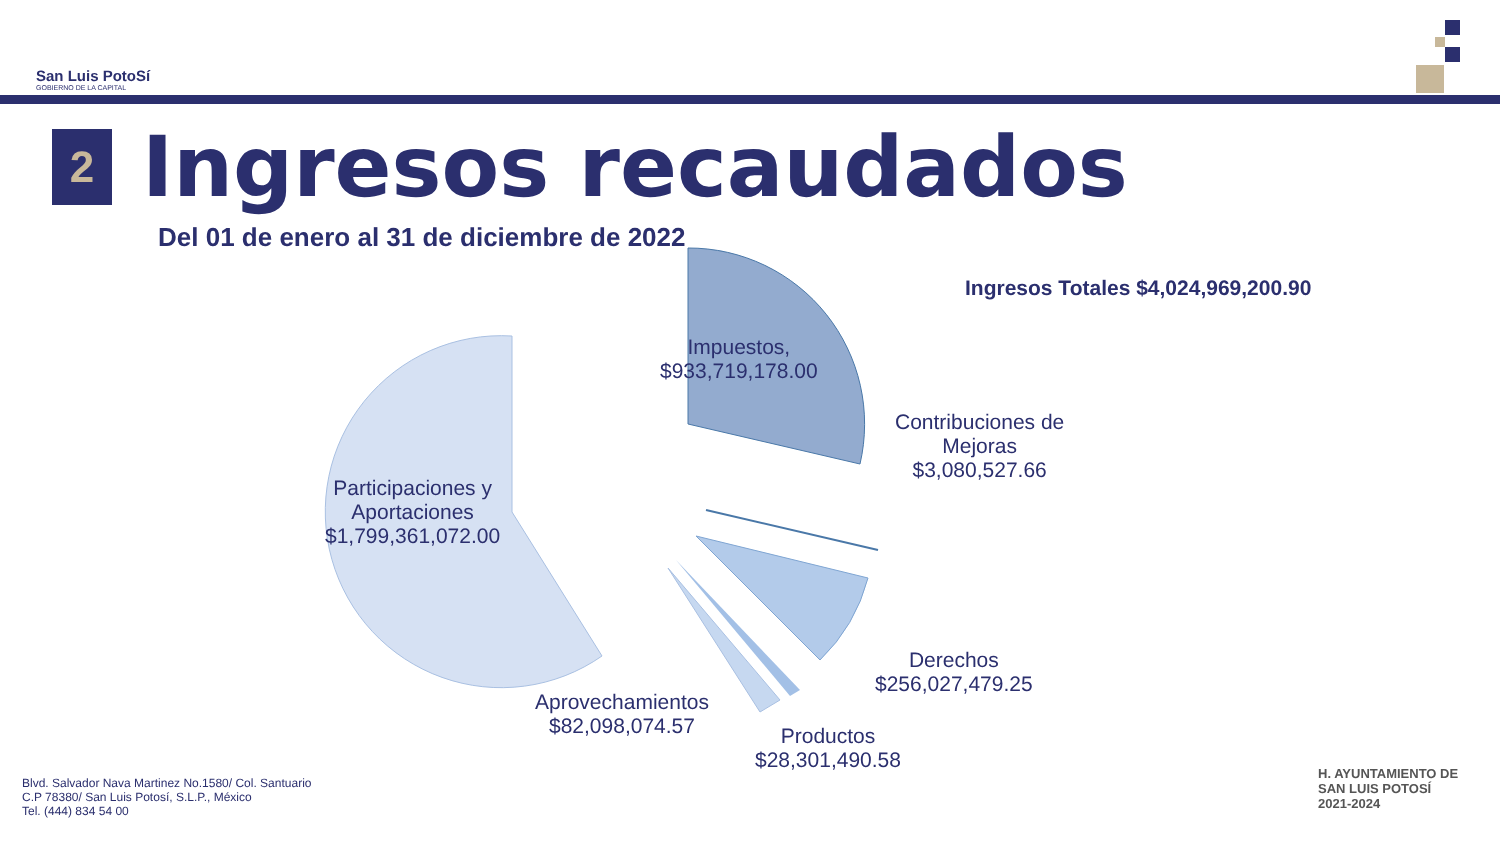San Luis PotoSí
GOBIERNO DE LA CAPITAL
2
Ingresos recaudados
Del 01 de enero al 31 de diciembre de 2022
Ingresos Totales $4,024,969,200.90
Impuestos,
$933,719,178.00
Contribuciones de
Mejoras
$3,080,527.66
Participaciones y
Aportaciones
$1,799,361,072.00
Derechos
$256,027,479.25
Aprovechamientos
$82,098,074.57
Productos
$28,301,490.58
Blvd. Salvador Nava Martinez No.1580/ Col. Santuario
C.P 78380/ San Luis Potosí, S.L.P., México
Tel. (444) 834 54 00
H. AYUNTAMIENTO DE
SAN LUIS POTOSÍ
2021-2024